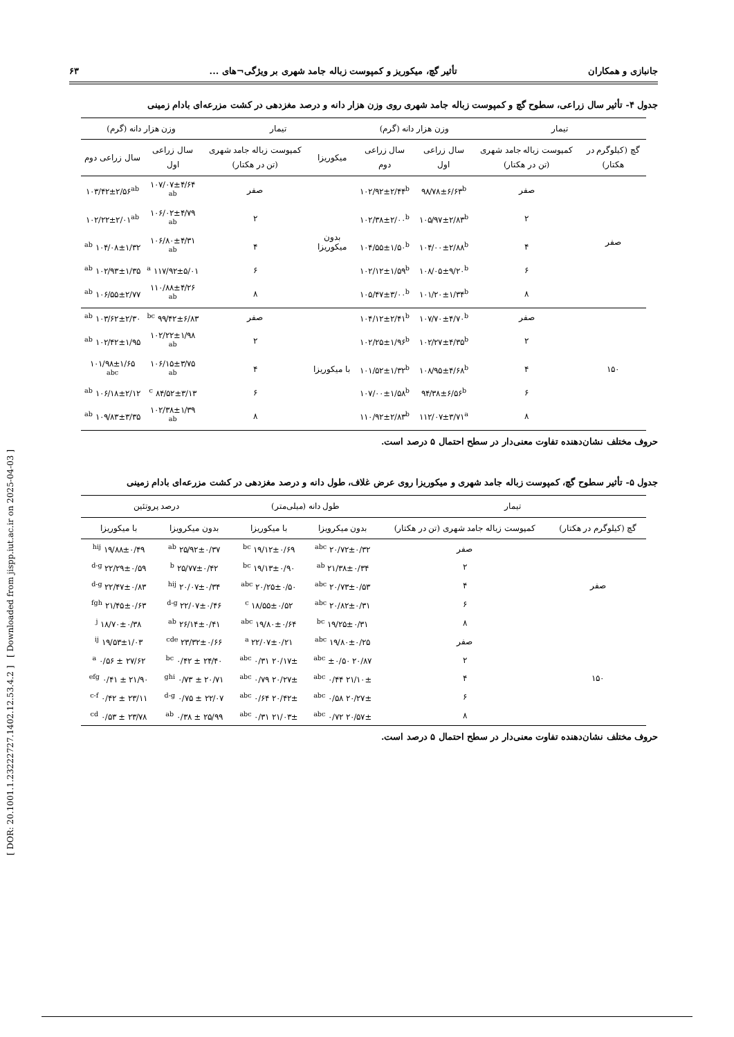[ DOR: 20.1001.1.23222727.1402.12.53.4.2 ] [ Downloaded from jispp.iut.ac.ir on 2025-04-03 ]
جانبازی و همکاران تأثیر گچ، میکوریز و کمپوست زباله جامد شهری بر ویژگی¬های ... ۶۳
جدول ۴- تأثیر سال زراعی، سطوح گچ و کمپوست زباله جامد شهری روی وزن هزار دانه و درصد مغزدهی در کشت مزرعه‌ای بادام زمینی
| تیمار | | وزن هزار دانه (گرم) | | تیمار | | وزن هزار دانه (گرم) | |
| --- | --- | --- | --- | --- | --- | --- | --- |
| گچ (کیلوگرم در هکتار) | کمپوست زباله جامد شهری (تن در هکتار) | سال زراعی اول | سال زراعی دوم | میکوریزا | کمپوست زباله جامد شهری (تن در هکتار) | سال زراعی اول | سال زراعی دوم |
| صفر | صفر | ۹۸/۷۸±۶/۶۳<sup>b</sup> | ۱۰۲/۹۲±۲/۴۴<sup>b</sup> | بدون میکوریزا | صفر | ۱۰۷/۰۷±۴/۶۴ <sup>ab</sup> | ۱۰۳/۴۲±۲/۵۶<sup>ab</sup> |
| | ۲ | ۱۰۵/۹۷±۲/۸۳<sup>b</sup> | ۱۰۲/۳۸±۲/۰۰<sup>b</sup> | | ۲ | ۱۰۶/۰۲±۴/۷۹ <sup>ab</sup> | ۱۰۲/۲۲±۲/۰۱<sup>ab</sup> |
| | ۴ | ۱۰۴/۰۰±۲/۸۸<sup>b</sup> | ۱۰۴/۵۵±۱/۵۰<sup>b</sup> | | ۴ | ۱۰۶/۸۰±۴/۳۱ <sup>ab</sup> | ۱۰۴/۰۸±۱/۳۲ <sup>ab</sup> |
| | ۶ | ۱۰۸/۰۵±۹/۲۰<sup>b</sup> | ۱۰۲/۱۲±۱/۵۹<sup>b</sup> | | ۶ | ۱۱۷/۹۲±۵/۰۱ <sup>a</sup> | ۱۰۲/۹۳±۱/۳۵ <sup>ab</sup> |
| | ۸ | ۱۰۱/۲۰±۱/۳۴<sup>b</sup> | ۱۰۵/۴۷±۳/۰۰<sup>b</sup> | | ۸ | ۱۱۰/۸۸±۴/۲۶ <sup>ab</sup> | ۱۰۶/۵۵±۲/۷۷ <sup>ab</sup> |
| ۱۵۰ | صفر | ۱۰۷/۷۰±۴/۷۰<sup>b</sup> | ۱۰۴/۱۲±۲/۴۱<sup>b</sup> | با میکوریزا | صفر | ۹۹/۴۲±۶/۸۳ <sup>bc</sup> | ۱۰۳/۶۲±۲/۳۰ <sup>ab</sup> |
| | ۲ | ۱۰۲/۲۷±۴/۳۵<sup>b</sup> | ۱۰۲/۲۵±۱/۹۶<sup>b</sup> | | ۲ | ۱۰۲/۲۲±۱/۹۸ <sup>ab</sup> | ۱۰۲/۴۲±۱/۹۵ <sup>ab</sup> |
| | ۴ | ۱۰۸/۹۵±۴/۶۸<sup>b</sup> | ۱۰۱/۵۲±۱/۳۲<sup>b</sup> | | ۴ | ۱۰۶/۱۵±۳/۷۵ <sup>ab</sup> | ۱۰۱/۹۸±۱/۶۵ <sup>abc</sup> |
| | ۶ | ۹۴/۳۸±۶/۵۶<sup>b</sup> | ۱۰۷/۰۰±۱/۵۸<sup>b</sup> | | ۶ | ۸۴/۵۲±۳/۱۳ <sup>c</sup> | ۱۰۶/۱۸±۲/۱۲ <sup>ab</sup> |
| | ۸ | ۱۱۲/۰۷±۳/۷۱<sup>a</sup> | ۱۱۰/۹۲±۲/۸۳<sup>b</sup> | | ۸ | ۱۰۲/۳۸±۱/۳۹ <sup>ab</sup> | ۱۰۹/۸۳±۳/۳۵ <sup>ab</sup> |
حروف مختلف نشان‌دهنده تفاوت معنی‌دار در سطح احتمال ۵ درصد است.
جدول ۵- تأثیر سطوح گچ، کمپوست زباله جامد شهری و میکوریزا روی عرض غلاف، طول دانه و درصد مغزدهی در کشت مزرعه‌ای بادام زمینی
| تیمار | | طول دانه (میلی‌متر) | | درصد پروتئین | |
| --- | --- | --- | --- | --- | --- |
| گچ (کیلوگرم در هکتار) | کمپوست زباله جامد شهری (تن در هکتار) | بدون میکرویزا | با میکوریزا | بدون میکرویزا | با میکوریزا |
| صفر | صفر | ۲۰/۷۲±۰/۳۲ <sup>abc</sup> | ۱۹/۱۲±۰/۶۹ <sup>bc</sup> | ۲۵/۹۲±۰/۳۷ <sup>ab</sup> | ۱۹/۸۸±۰/۴۹ <sup>hij</sup> |
| | ۲ | ۲۱/۳۸±۰/۳۴ <sup>ab</sup> | ۱۹/۱۳±۰/۹۰ <sup>bc</sup> | ۲۵/۷۷±۰/۴۲ <sup>b</sup> | ۲۲/۲۹±۰/۵۹ <sup>d-g</sup> |
| | ۴ | ۲۰/۷۳±۰/۵۳ <sup>abc</sup> | ۲۰/۲۵±۰/۵۰ <sup>abc</sup> | ۲۰/۰۷±۰/۳۴ <sup>hij</sup> | ۲۲/۴۷±۰/۸۳ <sup>d-g</sup> |
| | ۶ | ۲۰/۸۲±۰/۳۱ <sup>abc</sup> | ۱۸/۵۵±۰/۵۲ <sup>c</sup> | ۲۲/۰۷±۰/۴۶ <sup>d-g</sup> | ۲۱/۴۵±۰/۶۳ <sup>fgh</sup> |
| | ۸ | ۱۹/۲۵±۰/۳۱ <sup>bc</sup> | ۱۹/۸۰±۰/۶۴ <sup>abc</sup> | ۲۶/۱۴±۰/۴۱ <sup>ab</sup> | ۱۸/۷۰±۰/۳۸ <sup>j</sup> |
| ۱۵۰ | صفر | ۱۹/۸۰±۰/۲۵ <sup>abc</sup> | ۲۲/۰۷±۰/۲۱ <sup>a</sup> | ۲۳/۳۲±۰/۶۶ <sup>cde</sup> | ۱۹/۵۳±۱/۰۳ <sup>ij</sup> |
| | ۲ | ۲۰/۸۷ ±۰/۵۰ <sup>abc</sup> | ۲۰/۱۷± ۰/۳۱ <sup>abc</sup> | ۲۴/۴۰ ± ۰/۴۲ <sup>bc</sup> | ۲۷/۶۲ ± ۰/۵۶ <sup>a</sup> |
| | ۴ | ۲۱/۱۰± ۰/۴۴ <sup>abc</sup> | ۲۰/۲۷± ۰/۷۹ <sup>abc</sup> | ۲۰/۷۱ ± ۰/۷۳ <sup>ghi</sup> | ۲۱/۹۰ ± ۰/۴۱ <sup>efg</sup> |
| | ۶ | ۲۰/۲۷± ۰/۵۸ <sup>abc</sup> | ۲۰/۴۲± ۰/۶۴ <sup>abc</sup> | ۲۲/۰۷ ± ۰/۷۵ <sup>d-g</sup> | ۲۳/۱۱ ± ۰/۴۲ <sup>c-f</sup> |
| | ۸ | ۲۰/۵۷± ۰/۷۲ <sup>abc</sup> | ۲۱/۰۳± ۰/۳۱ <sup>abc</sup> | ۲۵/۹۹ ± ۰/۳۸ <sup>ab</sup> | ۲۳/۷۸ ± ۰/۵۳ <sup>cd</sup> |
حروف مختلف نشان‌دهنده تفاوت معنی‌دار در سطح احتمال ۵ درصد است.